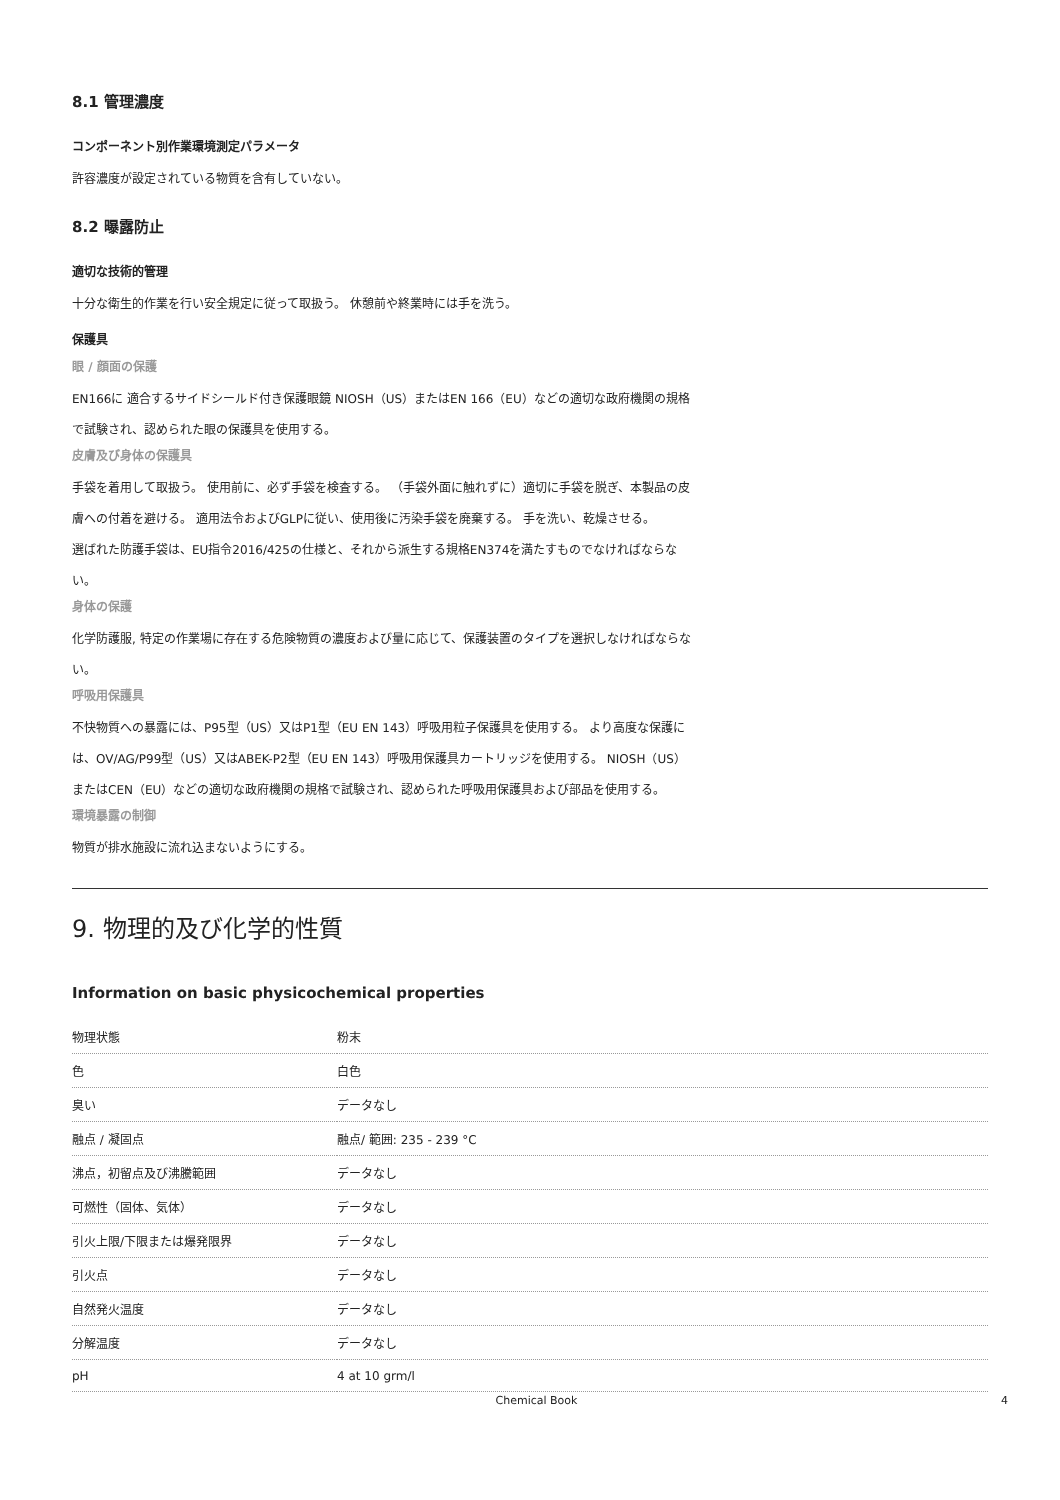8.1 管理濃度
コンポーネント別作業環境測定パラメータ
許容濃度が設定されている物質を含有していない。
8.2 曝露防止
適切な技術的管理
十分な衛生的作業を行い安全規定に従って取扱う。 休憩前や終業時には手を洗う。
保護具
眼 / 顔面の保護
EN166に 適合するサイドシールド付き保護眼鏡 NIOSH（US）またはEN 166（EU）などの適切な政府機関の規格で試験され、認められた眼の保護具を使用する。
皮膚及び身体の保護具
手袋を着用して取扱う。 使用前に、必ず手袋を検査する。 （手袋外面に触れずに）適切に手袋を脱ぎ、本製品の皮膚への付着を避ける。 適用法令およびGLPに従い、使用後に汚染手袋を廃棄する。 手を洗い、乾燥させる。
選ばれた防護手袋は、EU指令2016/425の仕様と、それから派生する規格EN374を満たすものでなければならない。
身体の保護
化学防護服, 特定の作業場に存在する危険物質の濃度および量に応じて、保護装置のタイプを選択しなければならない。
呼吸用保護具
不快物質への暴露には、P95型（US）又はP1型（EU EN 143）呼吸用粒子保護具を使用する。 より高度な保護には、OV/AG/P99型（US）又はABEK-P2型（EU EN 143）呼吸用保護具カートリッジを使用する。 NIOSH（US）またはCEN（EU）などの適切な政府機関の規格で試験され、認められた呼吸用保護具および部品を使用する。
環境暴露の制御
物質が排水施設に流れ込まないようにする。
9. 物理的及び化学的性質
Information on basic physicochemical properties
| 物理状態 | 粉末 |
| 色 | 白色 |
| 臭い | データなし |
| 融点 / 凝固点 | 融点/ 範囲: 235 - 239 °C |
| 沸点，初留点及び沸騰範囲 | データなし |
| 可燃性（固体、気体） | データなし |
| 引火上限/下限または爆発限界 | データなし |
| 引火点 | データなし |
| 自然発火温度 | データなし |
| 分解温度 | データなし |
| pH | 4 at 10 grm/l |
Chemical Book 4